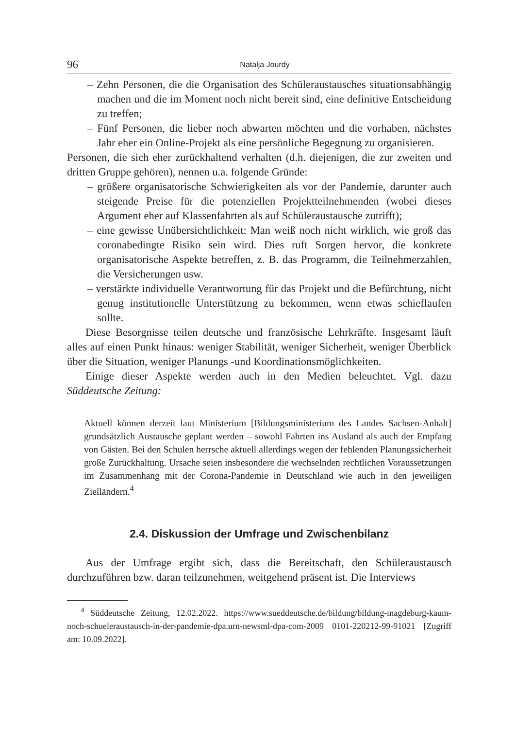96 Natalja Jourdy
– Zehn Personen, die die Organisation des Schüleraustausches situationsabhängig machen und die im Moment noch nicht bereit sind, eine definitive Entscheidung zu treffen;
– Fünf Personen, die lieber noch abwarten möchten und die vorhaben, nächstes Jahr eher ein Online-Projekt als eine persönliche Begegnung zu organisieren.
Personen, die sich eher zurückhaltend verhalten (d.h. diejenigen, die zur zweiten und dritten Gruppe gehören), nennen u.a. folgende Gründe:
– größere organisatorische Schwierigkeiten als vor der Pandemie, darunter auch steigende Preise für die potenziellen Projektteilnehmenden (wobei dieses Argument eher auf Klassenfahrten als auf Schüleraustausche zutrifft);
– eine gewisse Unübersichtlichkeit: Man weiß noch nicht wirklich, wie groß das coronabedingte Risiko sein wird. Dies ruft Sorgen hervor, die konkrete organisatorische Aspekte betreffen, z. B. das Programm, die Teilnehmerzahlen, die Versicherungen usw.
– verstärkte individuelle Verantwortung für das Projekt und die Befürchtung, nicht genug institutionelle Unterstützung zu bekommen, wenn etwas schieflaufen sollte.
Diese Besorgnisse teilen deutsche und französische Lehrkräfte. Insgesamt läuft alles auf einen Punkt hinaus: weniger Stabilität, weniger Sicherheit, weniger Überblick über die Situation, weniger Planungs -und Koordinationsmöglichkeiten.
Einige dieser Aspekte werden auch in den Medien beleuchtet. Vgl. dazu Süddeutsche Zeitung:
Aktuell können derzeit laut Ministerium [Bildungsministerium des Landes Sachsen-Anhalt] grundsätzlich Austausche geplant werden – sowohl Fahrten ins Ausland als auch der Empfang von Gästen. Bei den Schulen herrsche aktuell allerdings wegen der fehlenden Planungssicherheit große Zurückhaltung. Ursache seien insbesondere die wechselnden rechtlichen Voraussetzungen im Zusammenhang mit der Corona-Pandemie in Deutschland wie auch in den jeweiligen Zielländern.<sup>4</sup>
2.4. Diskussion der Umfrage und Zwischenbilanz
Aus der Umfrage ergibt sich, dass die Bereitschaft, den Schüleraustausch durchzuführen bzw. daran teilzunehmen, weitgehend präsent ist. Die Interviews
<sup>4</sup> Süddeutsche Zeitung, 12.02.2022. https://www.sueddeutsche.de/bildung/bildung-magdeburg-kaum-noch-schueleraustausch-in-der-pandemie-dpa.urn-newsml-dpa-com-2009 0101-220212-99-91021 [Zugriff am: 10.09.2022].